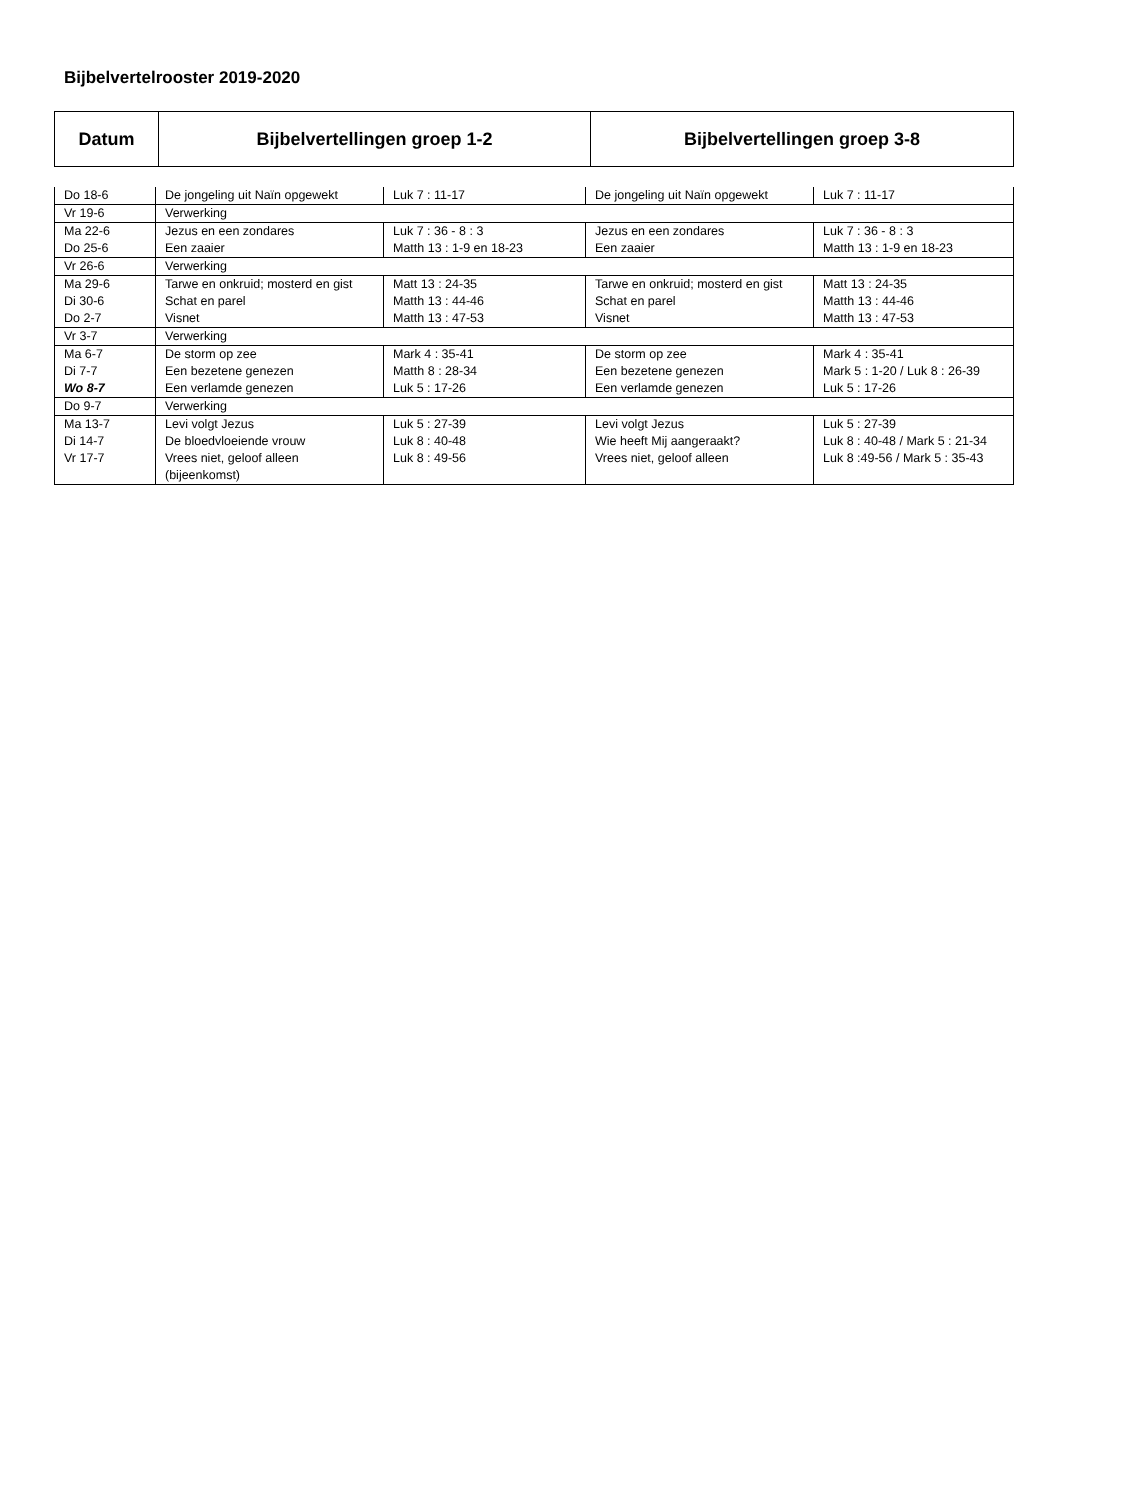Bijbelvertelrooster 2019-2020
| Datum | Bijbelvertellingen groep 1-2 | Bijbelvertellingen groep 3-8 |
| --- | --- | --- |
| Do 18-6 | De jongeling uit Naïn opgewekt | Luk 7 : 11-17 | De jongeling uit Naïn opgewekt | Luk 7 : 11-17 |
| Vr 19-6 | Verwerking | | | |
| Ma 22-6 Do 25-6 | Jezus en een zondares Een zaaier | Luk 7 : 36 - 8 : 3 Matth 13 : 1-9 en 18-23 | Jezus en een zondares Een zaaier | Luk 7 : 36 - 8 : 3 Matth 13 : 1-9 en 18-23 |
| Vr 26-6 | Verwerking | | | |
| Ma 29-6 Di 30-6 Do 2-7 | Tarwe en onkruid; mosterd en gist Schat en parel Visnet | Matt 13 : 24-35 Matth 13 : 44-46 Matth 13 : 47-53 | Tarwe en onkruid; mosterd en gist Schat en parel Visnet | Matt 13 : 24-35 Matth 13 : 44-46 Matth 13 : 47-53 |
| Vr 3-7 | Verwerking | | | |
| Ma 6-7 Di 7-7 Wo 8-7 | De storm op zee Een bezetene genezen Een verlamde genezen | Mark 4 : 35-41 Matth 8 : 28-34 Luk 5 : 17-26 | De storm op zee Een bezetene genezen Een verlamde genezen | Mark 4 : 35-41 Mark 5 : 1-20 / Luk 8 : 26-39 Luk 5 : 17-26 |
| Do 9-7 | Verwerking | | | |
| Ma 13-7 Di 14-7 Vr 17-7 | Levi volgt Jezus De bloedvloeiende vrouw Vrees niet, geloof alleen (bijeenkomst) | Luk 5 : 27-39 Luk 8 : 40-48 Luk 8 : 49-56 | Levi volgt Jezus Wie heeft Mij aangeraakt? Vrees niet, geloof alleen | Luk 5 : 27-39 Luk 8 : 40-48 / Mark 5 : 21-34 Luk 8 :49-56 / Mark 5 : 35-43 |